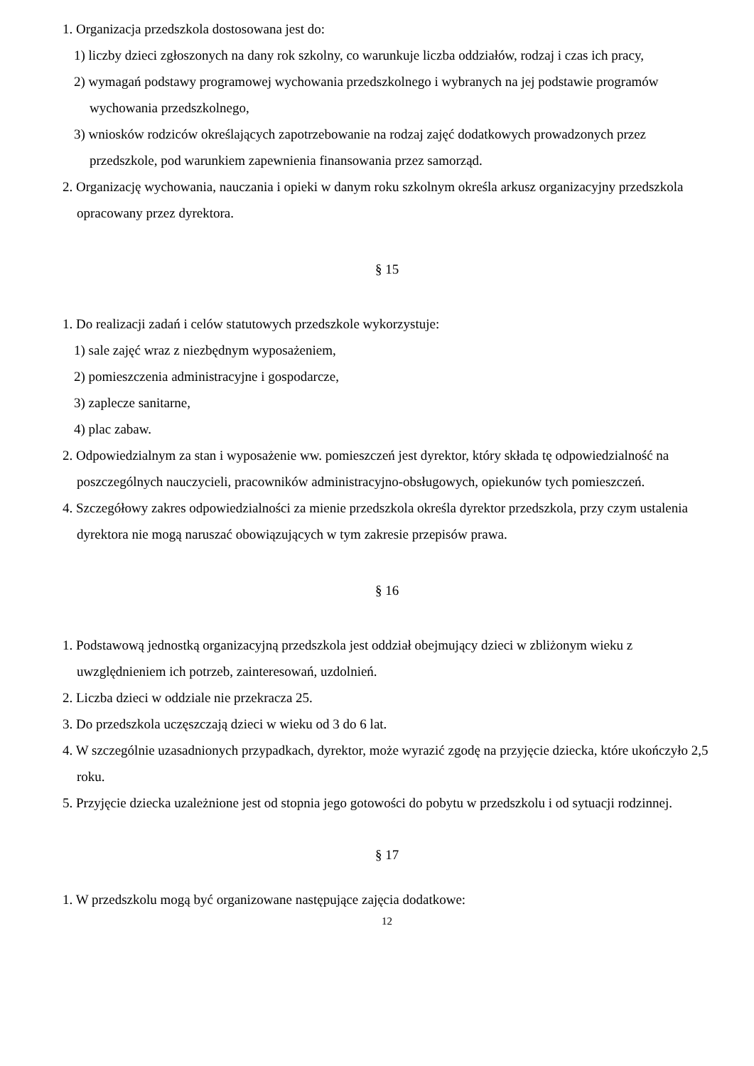1. Organizacja przedszkola dostosowana jest do:
1) liczby dzieci zgłoszonych na dany rok szkolny, co warunkuje liczba oddziałów, rodzaj i czas ich pracy,
2) wymagań podstawy programowej wychowania przedszkolnego i wybranych na jej podstawie programów wychowania przedszkolnego,
3) wniosków rodziców określających zapotrzebowanie na rodzaj zajęć dodatkowych prowadzonych przez przedszkole, pod warunkiem zapewnienia finansowania przez samorząd.
2. Organizację wychowania, nauczania i opieki w danym roku szkolnym określa arkusz organizacyjny przedszkola opracowany przez dyrektora.
§ 15
1. Do realizacji zadań i celów statutowych przedszkole wykorzystuje:
1) sale zajęć wraz z niezbędnym wyposażeniem,
2) pomieszczenia administracyjne i gospodarcze,
3) zaplecze sanitarne,
4) plac zabaw.
2. Odpowiedzialnym za stan i wyposażenie ww. pomieszczeń jest dyrektor, który składa tę odpowiedzialność na poszczególnych nauczycieli, pracowników administracyjno-obsługowych, opiekunów tych pomieszczeń.
4. Szczegółowy zakres odpowiedzialności za mienie przedszkola określa dyrektor przedszkola, przy czym ustalenia dyrektora nie mogą naruszać obowiązujących w tym zakresie przepisów prawa.
§ 16
1. Podstawową jednostką organizacyjną przedszkola jest oddział obejmujący dzieci w zbliżonym wieku z uwzględnieniem ich potrzeb, zainteresowań, uzdolnień.
2. Liczba dzieci w oddziale nie przekracza 25.
3. Do przedszkola uczęszczają dzieci w wieku od 3 do 6 lat.
4. W szczególnie uzasadnionych przypadkach, dyrektor, może wyrazić zgodę na przyjęcie dziecka, które ukończyło 2,5 roku.
5. Przyjęcie dziecka uzależnione jest od stopnia jego gotowości do pobytu w przedszkolu i od sytuacji rodzinnej.
§ 17
1. W przedszkolu mogą być organizowane następujące zajęcia dodatkowe:
12